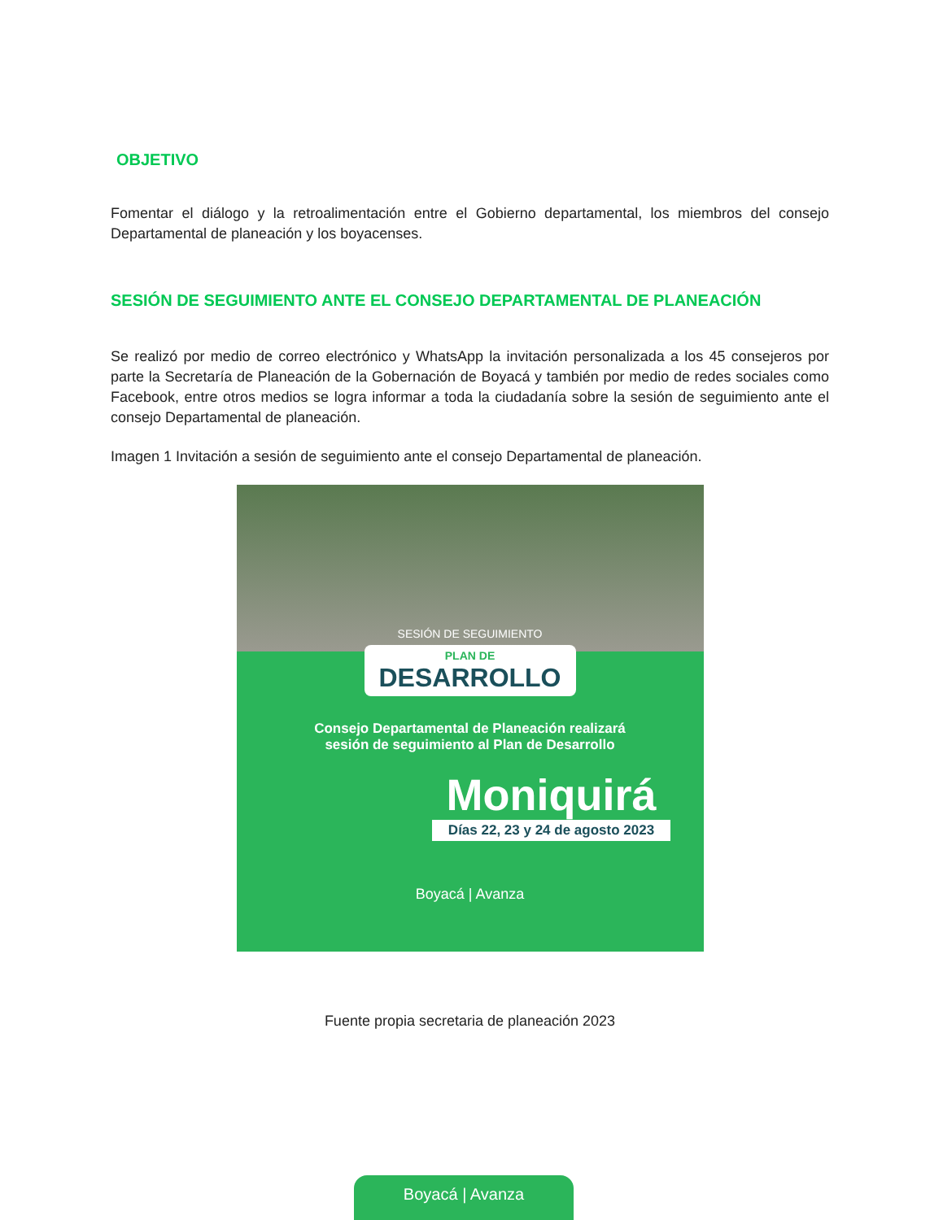OBJETIVO
Fomentar el diálogo y la retroalimentación entre el Gobierno departamental, los miembros del consejo Departamental de planeación y los boyacenses.
SESIÓN DE SEGUIMIENTO ANTE EL CONSEJO DEPARTAMENTAL DE PLANEACIÓN
Se realizó por medio de correo electrónico y WhatsApp la invitación personalizada a los 45 consejeros por parte la Secretaría de Planeación de la Gobernación de Boyacá y también por medio de redes sociales como Facebook, entre otros medios se logra informar a toda la ciudadanía sobre la sesión de seguimiento ante el consejo Departamental de planeación.
Imagen 1 Invitación a sesión de seguimiento ante el consejo Departamental de planeación.
SESIÓN DE SEGUIMIENTO
PLAN DE
DESARROLLO
Consejo Departamental de Planeación realizará
sesión de seguimiento al Plan de Desarrollo
Moniquirá
Días 22, 23 y 24 de agosto 2023
Boyacá | Avanza
Fuente propia secretaria de planeación 2023
Boyacá | Avanza